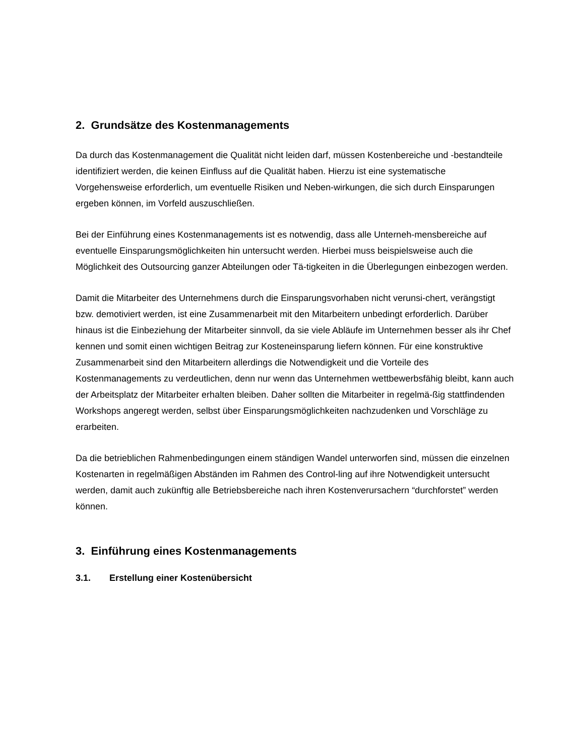2. Grundsätze des Kostenmanagements
Da durch das Kostenmanagement die Qualität nicht leiden darf, müssen Kostenbereiche und -bestandteile identifiziert werden, die keinen Einfluss auf die Qualität haben. Hierzu ist eine systematische Vorgehensweise erforderlich, um eventuelle Risiken und Neben-wirkungen, die sich durch Einsparungen ergeben können, im Vorfeld auszuschließen.
Bei der Einführung eines Kostenmanagements ist es notwendig, dass alle Unterneh-mensbereiche auf eventuelle Einsparungsmöglichkeiten hin untersucht werden. Hierbei muss beispielsweise auch die Möglichkeit des Outsourcing ganzer Abteilungen oder Tä-tigkeiten in die Überlegungen einbezogen werden.
Damit die Mitarbeiter des Unternehmens durch die Einsparungsvorhaben nicht verunsi-chert, verängstigt bzw. demotiviert werden, ist eine Zusammenarbeit mit den Mitarbeitern unbedingt erforderlich. Darüber hinaus ist die Einbeziehung der Mitarbeiter sinnvoll, da sie viele Abläufe im Unternehmen besser als ihr Chef kennen und somit einen wichtigen Beitrag zur Kosteneinsparung liefern können. Für eine konstruktive Zusammenarbeit sind den Mitarbeitern allerdings die Notwendigkeit und die Vorteile des Kostenmanagements zu verdeutlichen, denn nur wenn das Unternehmen wettbewerbsfähig bleibt, kann auch der Arbeitsplatz der Mitarbeiter erhalten bleiben. Daher sollten die Mitarbeiter in regelmä-ßig stattfindenden Workshops angeregt werden, selbst über Einsparungsmöglichkeiten nachzudenken und Vorschläge zu erarbeiten.
Da die betrieblichen Rahmenbedingungen einem ständigen Wandel unterworfen sind, müssen die einzelnen Kostenarten in regelmäßigen Abständen im Rahmen des Control-ling auf ihre Notwendigkeit untersucht werden, damit auch zukünftig alle Betriebsbereiche nach ihren Kostenverursachern “durchforstet” werden können.
3. Einführung eines Kostenmanagements
3.1. Erstellung einer Kostenübersicht